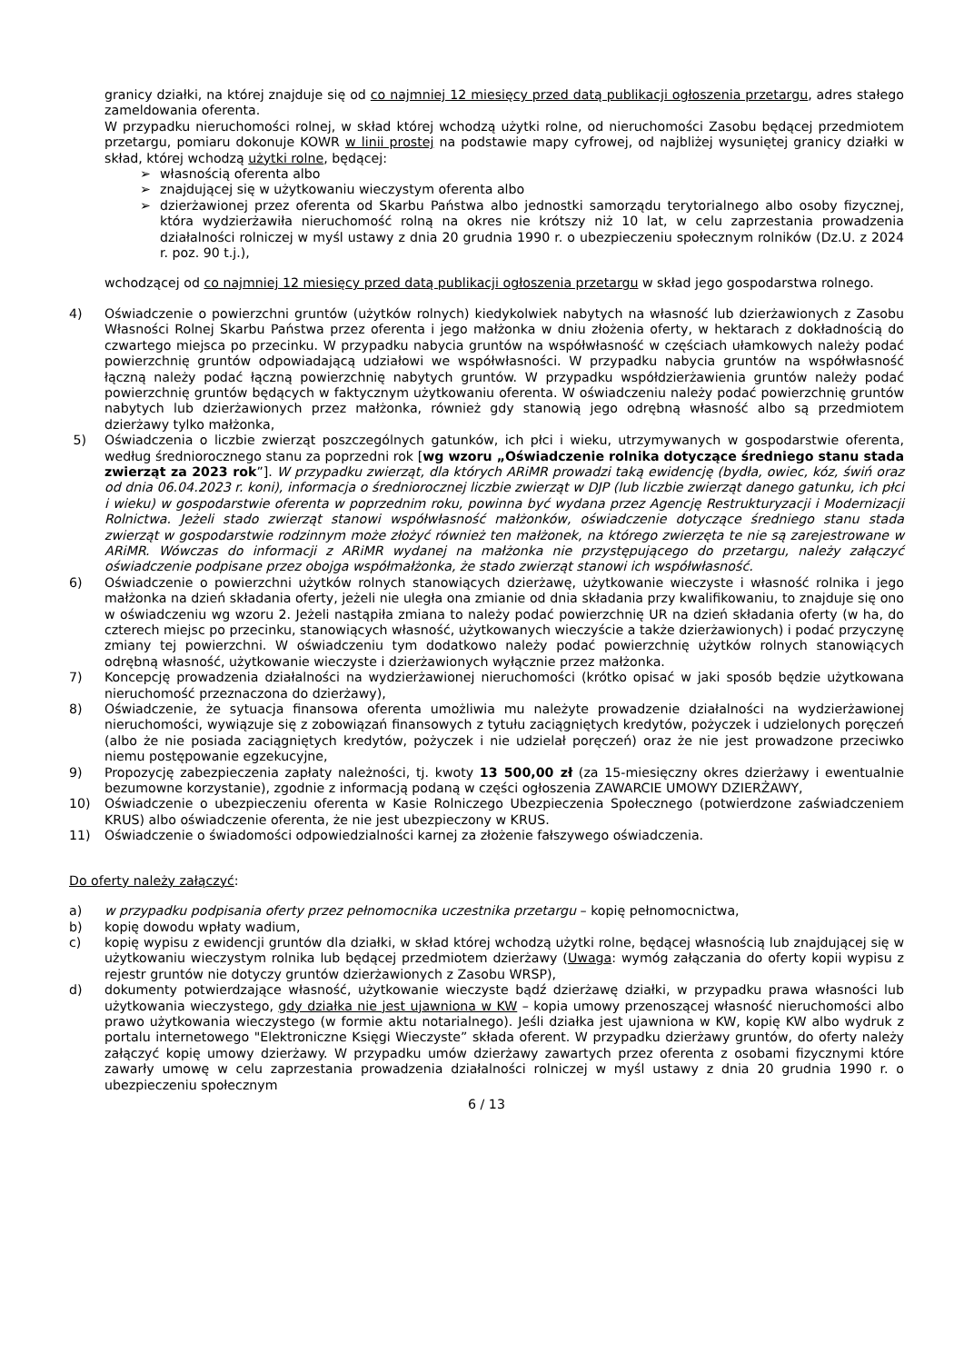granicy działki, na której znajduje się od co najmniej 12 miesięcy przed datą publikacji ogłoszenia przetargu, adres stałego zameldowania oferenta.
W przypadku nieruchomości rolnej, w skład której wchodzą użytki rolne, od nieruchomości Zasobu będącej przedmiotem przetargu, pomiaru dokonuje KOWR w linii prostej na podstawie mapy cyfrowej, od najbliżej wysuniętej granicy działki w skład, której wchodzą użytki rolne, będącej:
➢ własnością oferenta albo
➢ znajdującej się w użytkowaniu wieczystym oferenta albo
➢ dzierżawionej przez oferenta od Skarbu Państwa albo jednostki samorządu terytorialnego albo osoby fizycznej, która wydzierżawiła nieruchomość rolną na okres nie krótszy niż 10 lat, w celu zaprzestania prowadzenia działalności rolniczej w myśl ustawy z dnia 20 grudnia 1990 r. o ubezpieczeniu społecznym rolników (Dz.U. z 2024 r. poz. 90 t.j.),
wchodzącej od co najmniej 12 miesięcy przed datą publikacji ogłoszenia przetargu w skład jego gospodarstwa rolnego.
4) Oświadczenie o powierzchni gruntów (użytków rolnych) kiedykolwiek nabytych na własność lub dzierżawionych z Zasobu Własności Rolnej Skarbu Państwa przez oferenta i jego małżonka w dniu złożenia oferty, w hektarach z dokładnością do czwartego miejsca po przecinku. W przypadku nabycia gruntów na współwłasność w częściach ułamkowych należy podać powierzchnię gruntów odpowiadającą udziałowi we współwłasności. W przypadku nabycia gruntów na współwłasność łączną należy podać łączną powierzchnię nabytych gruntów. W przypadku współdzierżawienia gruntów należy podać powierzchnię gruntów będących w faktycznym użytkowaniu oferenta. W oświadczeniu należy podać powierzchnię gruntów nabytych lub dzierżawionych przez małżonka, również gdy stanowią jego odrębną własność albo są przedmiotem dzierżawy tylko małżonka,
5) Oświadczenia o liczbie zwierząt poszczególnych gatunków, ich płci i wieku, utrzymywanych w gospodarstwie oferenta, według średniorocznego stanu za poprzedni rok [wg wzoru „Oświadczenie rolnika dotyczące średniego stanu stada zwierząt za 2023 rok”]. W przypadku zwierząt, dla których ARiMR prowadzi taką ewidencję (bydła, owiec, kóz, świń oraz od dnia 06.04.2023 r. koni), informacja o średniorocznej liczbie zwierząt w DJP (lub liczbie zwierząt danego gatunku, ich płci i wieku) w gospodarstwie oferenta w poprzednim roku, powinna być wydana przez Agencję Restrukturyzacji i Modernizacji Rolnictwa. Jeżeli stado zwierząt stanowi współwłasność małżonków, oświadczenie dotyczące średniego stanu stada zwierząt w gospodarstwie rodzinnym może złożyć również ten małżonek, na którego zwierzęta te nie są zarejestrowane w ARiMR. Wówczas do informacji z ARiMR wydanej na małżonka nie przystępującego do przetargu, należy załączyć oświadczenie podpisane przez obojga współmałżonka, że stado zwierząt stanowi ich współwłasność.
6) Oświadczenie o powierzchni użytków rolnych stanowiących dzierżawę, użytkowanie wieczyste i własność rolnika i jego małżonka na dzień składania oferty, jeżeli nie uległa ona zmianie od dnia składania przy kwalifikowaniu, to znajduje się ono w oświadczeniu wg wzoru 2. Jeżeli nastąpiła zmiana to należy podać powierzchnię UR na dzień składania oferty (w ha, do czterech miejsc po przecinku, stanowiących własność, użytkowanych wieczyście a także dzierżawionych) i podać przyczynę zmiany tej powierzchni. W oświadczeniu tym dodatkowo należy podać powierzchnię użytków rolnych stanowiących odrębną własność, użytkowanie wieczyste i dzierżawionych wyłącznie przez małżonka.
7) Koncepcję prowadzenia działalności na wydzierżawionej nieruchomości (krótko opisać w jaki sposób będzie użytkowana nieruchomość przeznaczona do dzierżawy),
8) Oświadczenie, że sytuacja finansowa oferenta umożliwia mu należyte prowadzenie działalności na wydzierżawionej nieruchomości, wywiązuje się z zobowiązań finansowych z tytułu zaciągniętych kredytów, pożyczek i udzielonych poręczeń (albo że nie posiada zaciągniętych kredytów, pożyczek i nie udzielał poręczeń) oraz że nie jest prowadzone przeciwko niemu postępowanie egzekucyjne,
9) Propozycję zabezpieczenia zapłaty należności, tj. kwoty 13 500,00 zł (za 15-miesięczny okres dzierżawy i ewentualnie bezumowne korzystanie), zgodnie z informacją podaną w części ogłoszenia ZAWARCIE UMOWY DZIERŻAWY,
10) Oświadczenie o ubezpieczeniu oferenta w Kasie Rolniczego Ubezpieczenia Społecznego (potwierdzone zaświadczeniem KRUS) albo oświadczenie oferenta, że nie jest ubezpieczony w KRUS.
11) Oświadczenie o świadomości odpowiedzialności karnej za złożenie fałszywego oświadczenia.
Do oferty należy załączyć:
a) w przypadku podpisania oferty przez pełnomocnika uczestnika przetargu – kopię pełnomocnictwa,
b) kopię dowodu wpłaty wadium,
c) kopię wypisu z ewidencji gruntów dla działki, w skład której wchodzą użytki rolne, będącej własnością lub znajdującej się w użytkowaniu wieczystym rolnika lub będącej przedmiotem dzierżawy (Uwaga: wymóg załączania do oferty kopii wypisu z rejestr gruntów nie dotyczy gruntów dzierżawionych z Zasobu WRSP),
d) dokumenty potwierdzające własność, użytkowanie wieczyste bądź dzierżawę działki, w przypadku prawa własności lub użytkowania wieczystego, gdy działka nie jest ujawniona w KW – kopia umowy przenoszącej własność nieruchomości albo prawo użytkowania wieczystego (w formie aktu notarialnego). Jeśli działka jest ujawniona w KW, kopię KW albo wydruk z portalu internetowego "Elektroniczne Księgi Wieczyste” składa oferent. W przypadku dzierżawy gruntów, do oferty należy załączyć kopię umowy dzierżawy. W przypadku umów dzierżawy zawartych przez oferenta z osobami fizycznymi które zawarły umowę w celu zaprzestania prowadzenia działalności rolniczej w myśl ustawy z dnia 20 grudnia 1990 r. o ubezpieczeniu społecznym
6 / 13